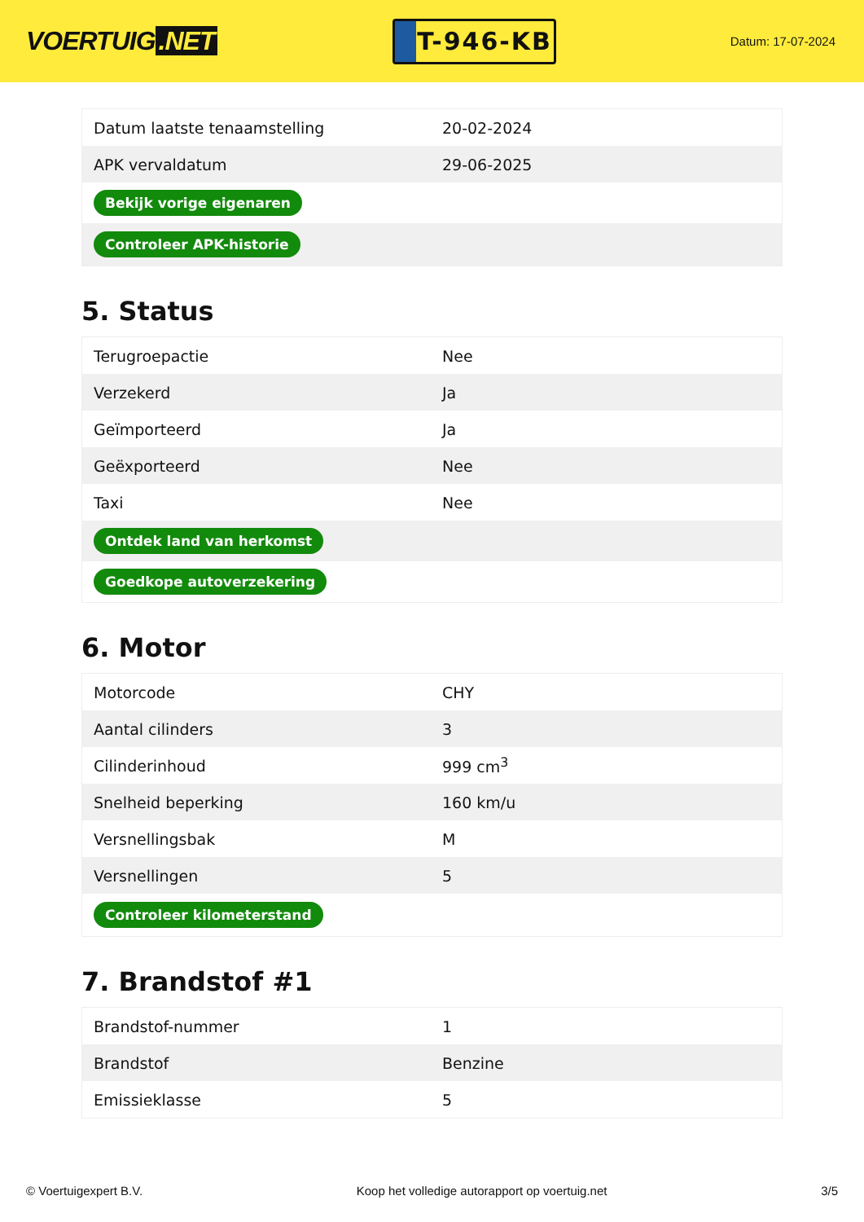VOERTUIG.NET
T-946-KB
Datum: 17-07-2024
| Datum laatste tenaamstelling | 20-02-2024 |
| APK vervaldatum | 29-06-2025 |
| Bekijk vorige eigenaren | |
| Controleer APK-historie | |
5. Status
| Terugroepactie | Nee |
| Verzekerd | Ja |
| Geïmporteerd | Ja |
| Geëxporteerd | Nee |
| Taxi | Nee |
| Ontdek land van herkomst | |
| Goedkope autoverzekering | |
6. Motor
| Motorcode | CHY |
| Aantal cilinders | 3 |
| Cilinderinhoud | 999 cm<sup>3</sup> |
| Snelheid beperking | 160 km/u |
| Versnellingsbak | M |
| Versnellingen | 5 |
| Controleer kilometerstand | |
7. Brandstof #1
| Brandstof-nummer | 1 |
| Brandstof | Benzine |
| Emissieklasse | 5 |
© Voertuigexpert B.V. Koop het volledige autorapport op voertuig.net 3/5